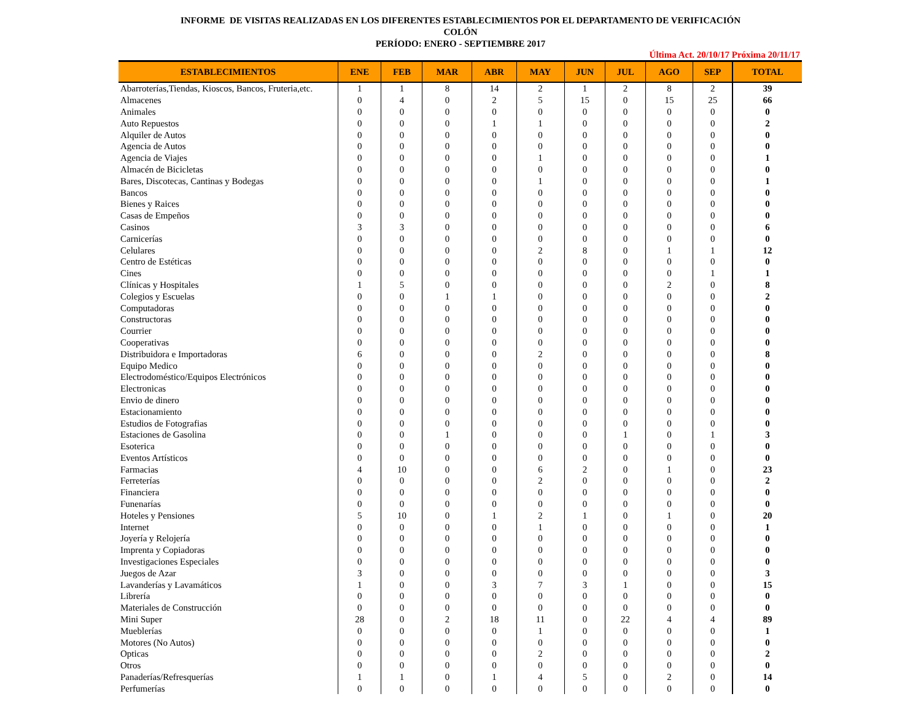INFORME DE VISITAS REALIZADAS EN LOS DIFERENTES ESTABLECIMIENTOS POR EL DEPARTAMENTO DE VERIFICACIÓN
COLÓN
PERÍODO: ENERO - SEPTIEMBRE 2017
Última Act. 20/10/17 Próxima 20/11/17
| ESTABLECIMIENTOS | ENE | FEB | MAR | ABR | MAY | JUN | JUL | AGO | SEP | TOTAL |
| --- | --- | --- | --- | --- | --- | --- | --- | --- | --- | --- |
| Abarroterías,Tiendas, Kioscos, Bancos, Fruteria,etc. | 1 | 1 | 8 | 14 | 2 | 1 | 2 | 8 | 2 | 39 |
| Almacenes | 0 | 4 | 0 | 2 | 5 | 15 | 0 | 15 | 25 | 66 |
| Animales | 0 | 0 | 0 | 0 | 0 | 0 | 0 | 0 | 0 | 0 |
| Auto Repuestos | 0 | 0 | 0 | 1 | 1 | 0 | 0 | 0 | 0 | 2 |
| Alquiler de Autos | 0 | 0 | 0 | 0 | 0 | 0 | 0 | 0 | 0 | 0 |
| Agencia de Autos | 0 | 0 | 0 | 0 | 0 | 0 | 0 | 0 | 0 | 0 |
| Agencia de Viajes | 0 | 0 | 0 | 0 | 1 | 0 | 0 | 0 | 0 | 1 |
| Almacén de Bicicletas | 0 | 0 | 0 | 0 | 0 | 0 | 0 | 0 | 0 | 0 |
| Bares, Discotecas, Cantinas y Bodegas | 0 | 0 | 0 | 0 | 1 | 0 | 0 | 0 | 0 | 1 |
| Bancos | 0 | 0 | 0 | 0 | 0 | 0 | 0 | 0 | 0 | 0 |
| Bienes y Raices | 0 | 0 | 0 | 0 | 0 | 0 | 0 | 0 | 0 | 0 |
| Casas de Empeños | 0 | 0 | 0 | 0 | 0 | 0 | 0 | 0 | 0 | 0 |
| Casinos | 3 | 3 | 0 | 0 | 0 | 0 | 0 | 0 | 0 | 6 |
| Carnicerías | 0 | 0 | 0 | 0 | 0 | 0 | 0 | 0 | 0 | 0 |
| Celulares | 0 | 0 | 0 | 0 | 2 | 8 | 0 | 1 | 1 | 12 |
| Centro de Estéticas | 0 | 0 | 0 | 0 | 0 | 0 | 0 | 0 | 0 | 0 |
| Cines | 0 | 0 | 0 | 0 | 0 | 0 | 0 | 0 | 1 | 1 |
| Clínicas y Hospitales | 1 | 5 | 0 | 0 | 0 | 0 | 0 | 2 | 0 | 8 |
| Colegios y Escuelas | 0 | 0 | 1 | 1 | 0 | 0 | 0 | 0 | 0 | 2 |
| Computadoras | 0 | 0 | 0 | 0 | 0 | 0 | 0 | 0 | 0 | 0 |
| Constructoras | 0 | 0 | 0 | 0 | 0 | 0 | 0 | 0 | 0 | 0 |
| Courrier | 0 | 0 | 0 | 0 | 0 | 0 | 0 | 0 | 0 | 0 |
| Cooperativas | 0 | 0 | 0 | 0 | 0 | 0 | 0 | 0 | 0 | 0 |
| Distribuidora e Importadoras | 6 | 0 | 0 | 0 | 2 | 0 | 0 | 0 | 0 | 8 |
| Equipo Medico | 0 | 0 | 0 | 0 | 0 | 0 | 0 | 0 | 0 | 0 |
| Electrodoméstico/Equipos Electrónicos | 0 | 0 | 0 | 0 | 0 | 0 | 0 | 0 | 0 | 0 |
| Electronicas | 0 | 0 | 0 | 0 | 0 | 0 | 0 | 0 | 0 | 0 |
| Envio de dinero | 0 | 0 | 0 | 0 | 0 | 0 | 0 | 0 | 0 | 0 |
| Estacionamiento | 0 | 0 | 0 | 0 | 0 | 0 | 0 | 0 | 0 | 0 |
| Estudios de Fotografias | 0 | 0 | 0 | 0 | 0 | 0 | 0 | 0 | 0 | 0 |
| Estaciones de Gasolina | 0 | 0 | 1 | 0 | 0 | 0 | 1 | 0 | 1 | 3 |
| Esoterica | 0 | 0 | 0 | 0 | 0 | 0 | 0 | 0 | 0 | 0 |
| Eventos Artísticos | 0 | 0 | 0 | 0 | 0 | 0 | 0 | 0 | 0 | 0 |
| Farmacias | 4 | 10 | 0 | 0 | 6 | 2 | 0 | 1 | 0 | 23 |
| Ferreterías | 0 | 0 | 0 | 0 | 2 | 0 | 0 | 0 | 0 | 2 |
| Financiera | 0 | 0 | 0 | 0 | 0 | 0 | 0 | 0 | 0 | 0 |
| Funenarías | 0 | 0 | 0 | 0 | 0 | 0 | 0 | 0 | 0 | 0 |
| Hoteles y Pensiones | 5 | 10 | 0 | 1 | 2 | 1 | 0 | 1 | 0 | 20 |
| Internet | 0 | 0 | 0 | 0 | 1 | 0 | 0 | 0 | 0 | 1 |
| Joyería y Relojería | 0 | 0 | 0 | 0 | 0 | 0 | 0 | 0 | 0 | 0 |
| Imprenta y Copiadoras | 0 | 0 | 0 | 0 | 0 | 0 | 0 | 0 | 0 | 0 |
| Investigaciones Especiales | 0 | 0 | 0 | 0 | 0 | 0 | 0 | 0 | 0 | 0 |
| Juegos de Azar | 3 | 0 | 0 | 0 | 0 | 0 | 0 | 0 | 0 | 3 |
| Lavanderías y Lavamáticos | 1 | 0 | 0 | 3 | 7 | 3 | 1 | 0 | 0 | 15 |
| Librería | 0 | 0 | 0 | 0 | 0 | 0 | 0 | 0 | 0 | 0 |
| Materiales de Construcción | 0 | 0 | 0 | 0 | 0 | 0 | 0 | 0 | 0 | 0 |
| Mini Super | 28 | 0 | 2 | 18 | 11 | 0 | 22 | 4 | 4 | 89 |
| Mueblerías | 0 | 0 | 0 | 0 | 1 | 0 | 0 | 0 | 0 | 1 |
| Motores (No Autos) | 0 | 0 | 0 | 0 | 0 | 0 | 0 | 0 | 0 | 0 |
| Opticas | 0 | 0 | 0 | 0 | 2 | 0 | 0 | 0 | 0 | 2 |
| Otros | 0 | 0 | 0 | 0 | 0 | 0 | 0 | 0 | 0 | 0 |
| Panaderías/Refresquerías | 1 | 1 | 0 | 1 | 4 | 5 | 0 | 2 | 0 | 14 |
| Perfumerías | 0 | 0 | 0 | 0 | 0 | 0 | 0 | 0 | 0 | 0 |